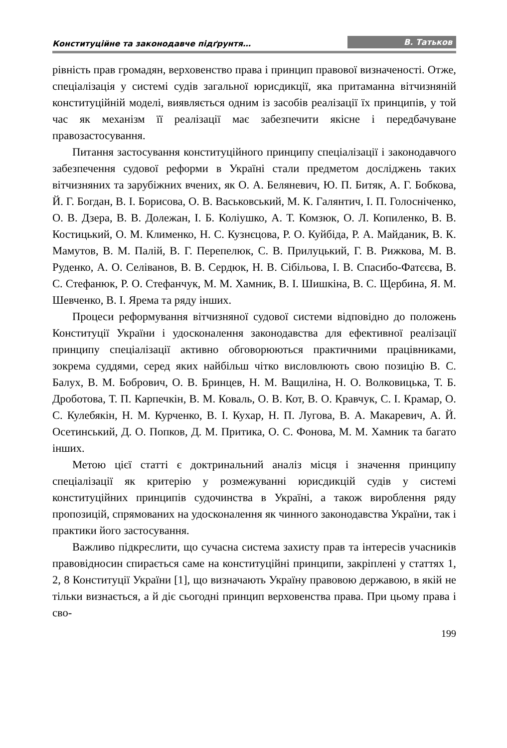Конституційне та законодавче підґрунтя… В. Татьков
рівність прав громадян, верховенство права і принцип правової визначеності. Отже, спеціалізація у системі судів загальної юрисдикції, яка притаманна вітчизняній конституційній моделі, виявляється одним із засобів реалізації їх принципів, у той час як механізм її реалізації має забезпечити якісне і передбачуване правозастосування.
Питання застосування конституційного принципу спеціалізації і законодавчого забезпечення судової реформи в Україні стали предметом досліджень таких вітчизняних та зарубіжних вчених, як О. А. Беляневич, Ю. П. Битяк, А. Г. Бобкова, Й. Г. Богдан, В. І. Борисова, О. В. Васьковський, М. К. Галянтич, І. П. Голосніченко, О. В. Дзера, В. В. Долежан, І. Б. Коліушко, А. Т. Комзюк, О. Л. Копиленко, В. В. Костицький, О. М. Клименко, Н. С. Кузнєцова, Р. О. Куйбіда, Р. А. Майданик, В. К. Мамутов, В. М. Палій, В. Г. Перепелюк, С. В. Прилуцький, Г. В. Рижкова, М. В. Руденко, А. О. Селіванов, В. В. Сердюк, Н. В. Сібільова, І. В. Спасибо-Фатєєва, В. С. Стефанюк, Р. О. Стефанчук, М. М. Хамник, В. І. Шишкіна, В. С. Щербина, Я. М. Шевченко, В. І. Ярема та ряду інших.
Процеси реформування вітчизняної судової системи відповідно до положень Конституції України і удосконалення законодавства для ефективної реалізації принципу спеціалізації активно обговорюються практичними працівниками, зокрема суддями, серед яких найбільш чітко висловлюють свою позицію В. С. Балух, В. М. Бобрович, О. В. Бринцев, Н. М. Ващиліна, Н. О. Волковицька, Т. Б. Дроботова, Т. П. Карпечкін, В. М. Коваль, О. В. Кот, В. О. Кравчук, С. І. Крамар, О. С. Кулебякін, Н. М. Курченко, В. І. Кухар, Н. П. Лугова, В. А. Макаревич, А. Й. Осетинський, Д. О. Попков, Д. М. Притика, О. С. Фонова, М. М. Хамник та багато інших.
Метою цієї статті є доктринальний аналіз місця і значення принципу спеціалізації як критерію у розмежуванні юрисдикцій судів у системі конституційних принципів судочинства в Україні, а також вироблення ряду пропозицій, спрямованих на удосконалення як чинного законодавства України, так і практики його застосування.
Важливо підкреслити, що сучасна система захисту прав та інтересів учасників правовідносин спирається саме на конституційні принципи, закріплені у статтях 1, 2, 8 Конституції України [1], що визначають Україну правовою державою, в якій не тільки визнається, а й діє сьогодні принцип верховенства права. При цьому права і сво-
199